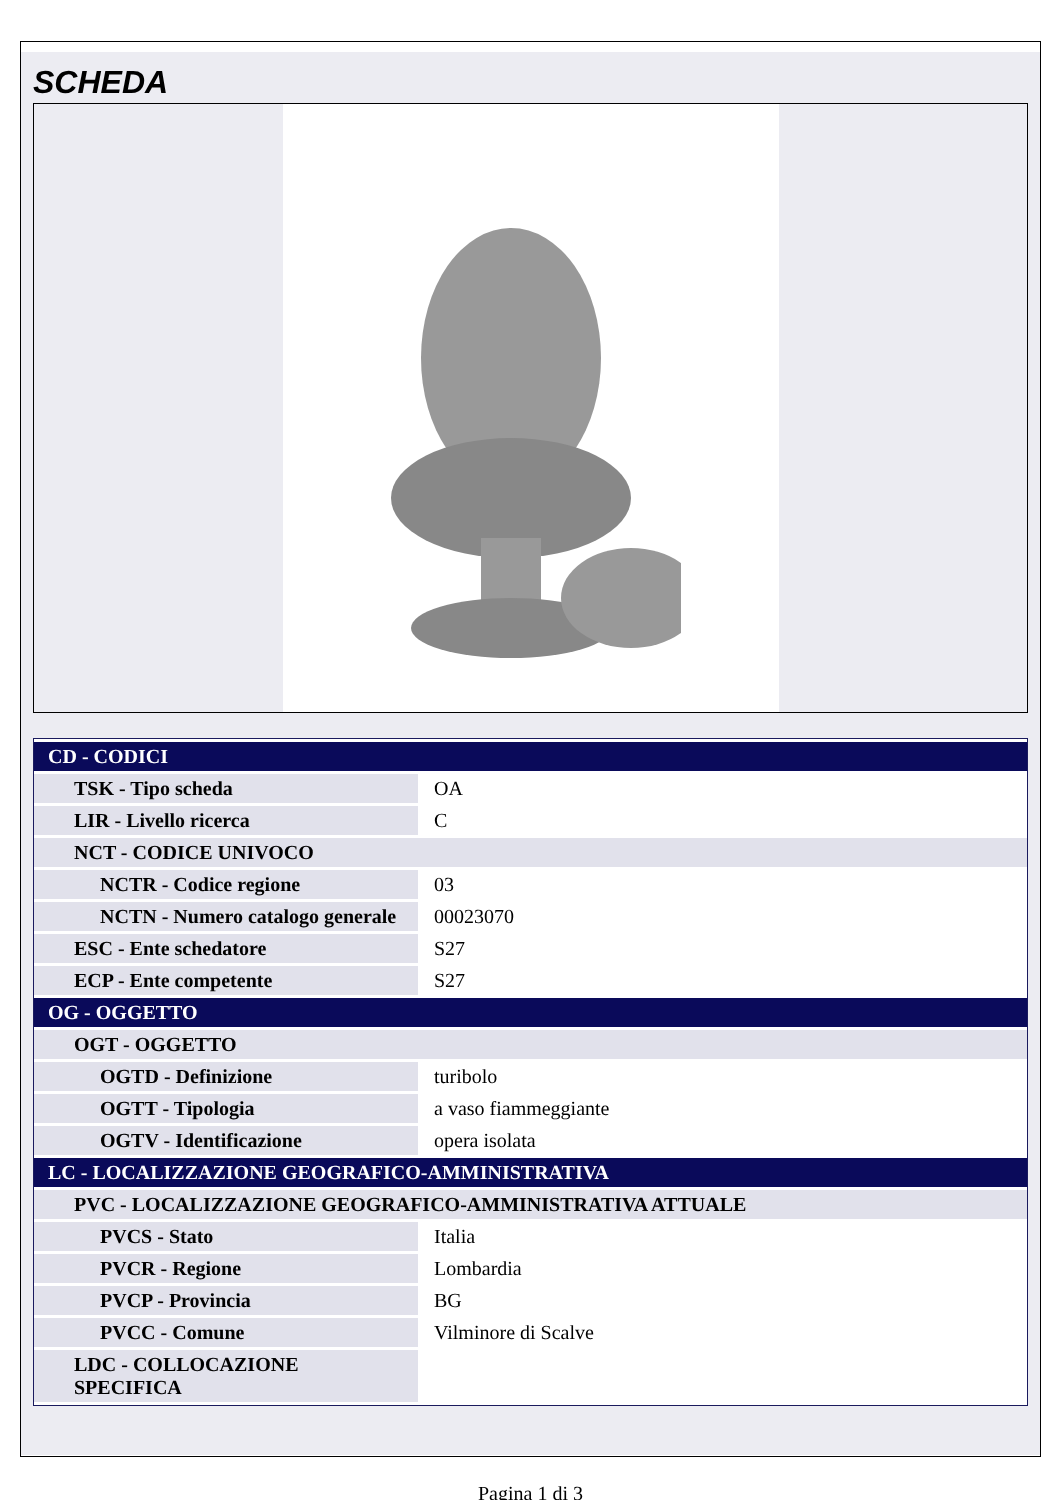SCHEDA
| CD - CODICI | |
| TSK - Tipo scheda | OA |
| LIR - Livello ricerca | C |
| NCT - CODICE UNIVOCO | |
| NCTR - Codice regione | 03 |
| NCTN - Numero catalogo generale | 00023070 |
| ESC - Ente schedatore | S27 |
| ECP - Ente competente | S27 |
| OG - OGGETTO | |
| OGT - OGGETTO | |
| OGTD - Definizione | turibolo |
| OGTT - Tipologia | a vaso fiammeggiante |
| OGTV - Identificazione | opera isolata |
| LC - LOCALIZZAZIONE GEOGRAFICO-AMMINISTRATIVA | |
| PVC - LOCALIZZAZIONE GEOGRAFICO-AMMINISTRATIVA ATTUALE | |
| PVCS - Stato | Italia |
| PVCR - Regione | Lombardia |
| PVCP - Provincia | BG |
| PVCC - Comune | Vilminore di Scalve |
| LDC - COLLOCAZIONE SPECIFICA | |
Pagina 1 di 3